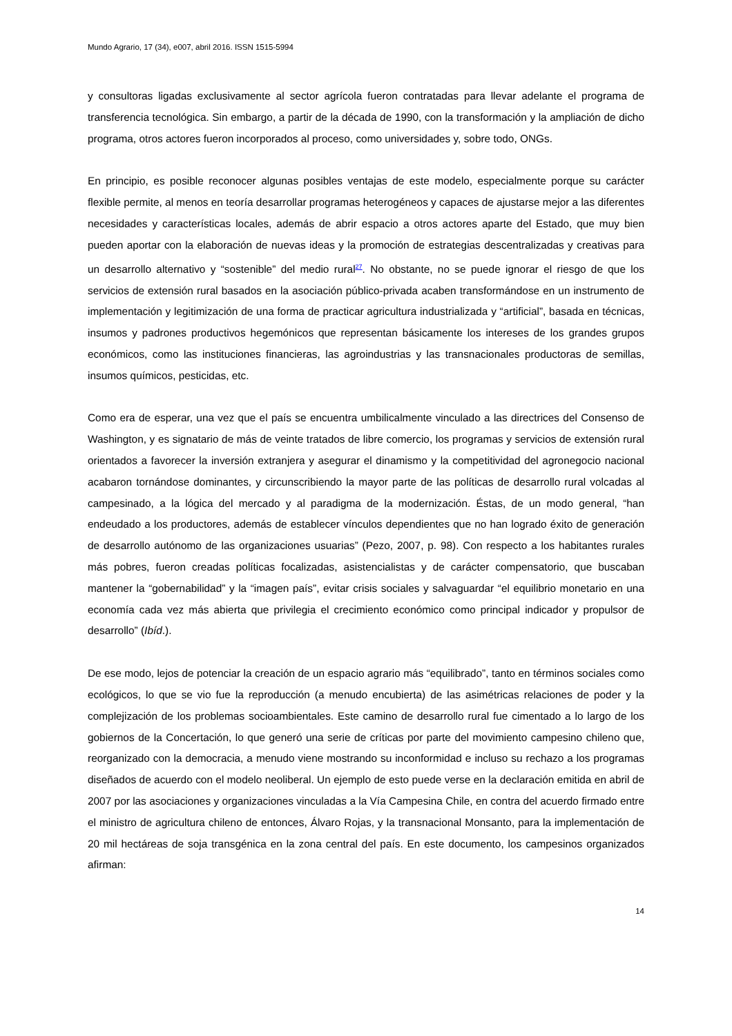Mundo Agrario, 17 (34), e007, abril 2016. ISSN 1515-5994
y consultoras ligadas exclusivamente al sector agrícola fueron contratadas para llevar adelante el programa de transferencia tecnológica. Sin embargo, a partir de la década de 1990, con la transformación y la ampliación de dicho programa, otros actores fueron incorporados al proceso, como universidades y, sobre todo, ONGs.
En principio, es posible reconocer algunas posibles ventajas de este modelo, especialmente porque su carácter flexible permite, al menos en teoría desarrollar programas heterogéneos y capaces de ajustarse mejor a las diferentes necesidades y características locales, además de abrir espacio a otros actores aparte del Estado, que muy bien pueden aportar con la elaboración de nuevas ideas y la promoción de estrategias descentralizadas y creativas para un desarrollo alternativo y “sostenible” del medio rural<sup>27</sup>. No obstante, no se puede ignorar el riesgo de que los servicios de extensión rural basados en la asociación público-privada acaben transformándose en un instrumento de implementación y legitimización de una forma de practicar agricultura industrializada y “artificial”, basada en técnicas, insumos y padrones productivos hegemónicos que representan básicamente los intereses de los grandes grupos económicos, como las instituciones financieras, las agroindustrias y las transnacionales productoras de semillas, insumos químicos, pesticidas, etc.
Como era de esperar, una vez que el país se encuentra umbilicalmente vinculado a las directrices del Consenso de Washington, y es signatario de más de veinte tratados de libre comercio, los programas y servicios de extensión rural orientados a favorecer la inversión extranjera y asegurar el dinamismo y la competitividad del agronegocio nacional acabaron tornándose dominantes, y circunscribiendo la mayor parte de las políticas de desarrollo rural volcadas al campesinado, a la lógica del mercado y al paradigma de la modernización. Éstas, de un modo general, “han endeudado a los productores, además de establecer vínculos dependientes que no han logrado éxito de generación de desarrollo autónomo de las organizaciones usuarias” (Pezo, 2007, p. 98). Con respecto a los habitantes rurales más pobres, fueron creadas políticas focalizadas, asistencialistas y de carácter compensatorio, que buscaban mantener la “gobernabilidad” y la “imagen país”, evitar crisis sociales y salvaguardar “el equilibrio monetario en una economía cada vez más abierta que privilegia el crecimiento económico como principal indicador y propulsor de desarrollo” (Ibíd.).
De ese modo, lejos de potenciar la creación de un espacio agrario más “equilibrado”, tanto en términos sociales como ecológicos, lo que se vio fue la reproducción (a menudo encubierta) de las asimétricas relaciones de poder y la complejización de los problemas socioambientales. Este camino de desarrollo rural fue cimentado a lo largo de los gobiernos de la Concertación, lo que generó una serie de críticas por parte del movimiento campesino chileno que, reorganizado con la democracia, a menudo viene mostrando su inconformidad e incluso su rechazo a los programas diseñados de acuerdo con el modelo neoliberal. Un ejemplo de esto puede verse en la declaración emitida en abril de 2007 por las asociaciones y organizaciones vinculadas a la Vía Campesina Chile, en contra del acuerdo firmado entre el ministro de agricultura chileno de entonces, Álvaro Rojas, y la transnacional Monsanto, para la implementación de 20 mil hectáreas de soja transgénica en la zona central del país. En este documento, los campesinos organizados afirman:
14